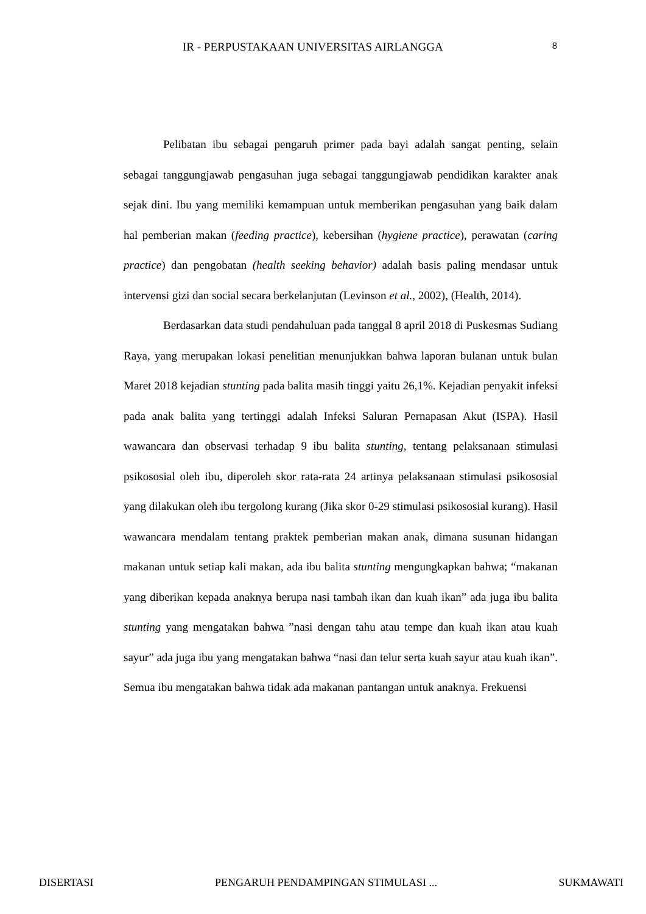IR - PERPUSTAKAAN UNIVERSITAS AIRLANGGA 8
Pelibatan ibu sebagai pengaruh primer pada bayi adalah sangat penting, selain sebagai tanggungjawab pengasuhan juga sebagai tanggungjawab pendidikan karakter anak sejak dini. Ibu yang memiliki kemampuan untuk memberikan pengasuhan yang baik dalam hal pemberian makan (feeding practice), kebersihan (hygiene practice), perawatan (caring practice) dan pengobatan (health seeking behavior) adalah basis paling mendasar untuk intervensi gizi dan social secara berkelanjutan (Levinson et al., 2002), (Health, 2014).
Berdasarkan data studi pendahuluan pada tanggal 8 april 2018 di Puskesmas Sudiang Raya, yang merupakan lokasi penelitian menunjukkan bahwa laporan bulanan untuk bulan Maret 2018 kejadian stunting pada balita masih tinggi yaitu 26,1%. Kejadian penyakit infeksi pada anak balita yang tertinggi adalah Infeksi Saluran Pernapasan Akut (ISPA). Hasil wawancara dan observasi terhadap 9 ibu balita stunting, tentang pelaksanaan stimulasi psikososial oleh ibu, diperoleh skor rata-rata 24 artinya pelaksanaan stimulasi psikososial yang dilakukan oleh ibu tergolong kurang (Jika skor 0-29 stimulasi psikososial kurang). Hasil wawancara mendalam tentang praktek pemberian makan anak, dimana susunan hidangan makanan untuk setiap kali makan, ada ibu balita stunting mengungkapkan bahwa; “makanan yang diberikan kepada anaknya berupa nasi tambah ikan dan kuah ikan” ada juga ibu balita stunting yang mengatakan bahwa ”nasi dengan tahu atau tempe dan kuah ikan atau kuah sayur” ada juga ibu yang mengatakan bahwa “nasi dan telur serta kuah sayur atau kuah ikan”. Semua ibu mengatakan bahwa tidak ada makanan pantangan untuk anaknya. Frekuensi
DISERTASI PENGARUH PENDAMPINGAN STIMULASI ... SUKMAWATI